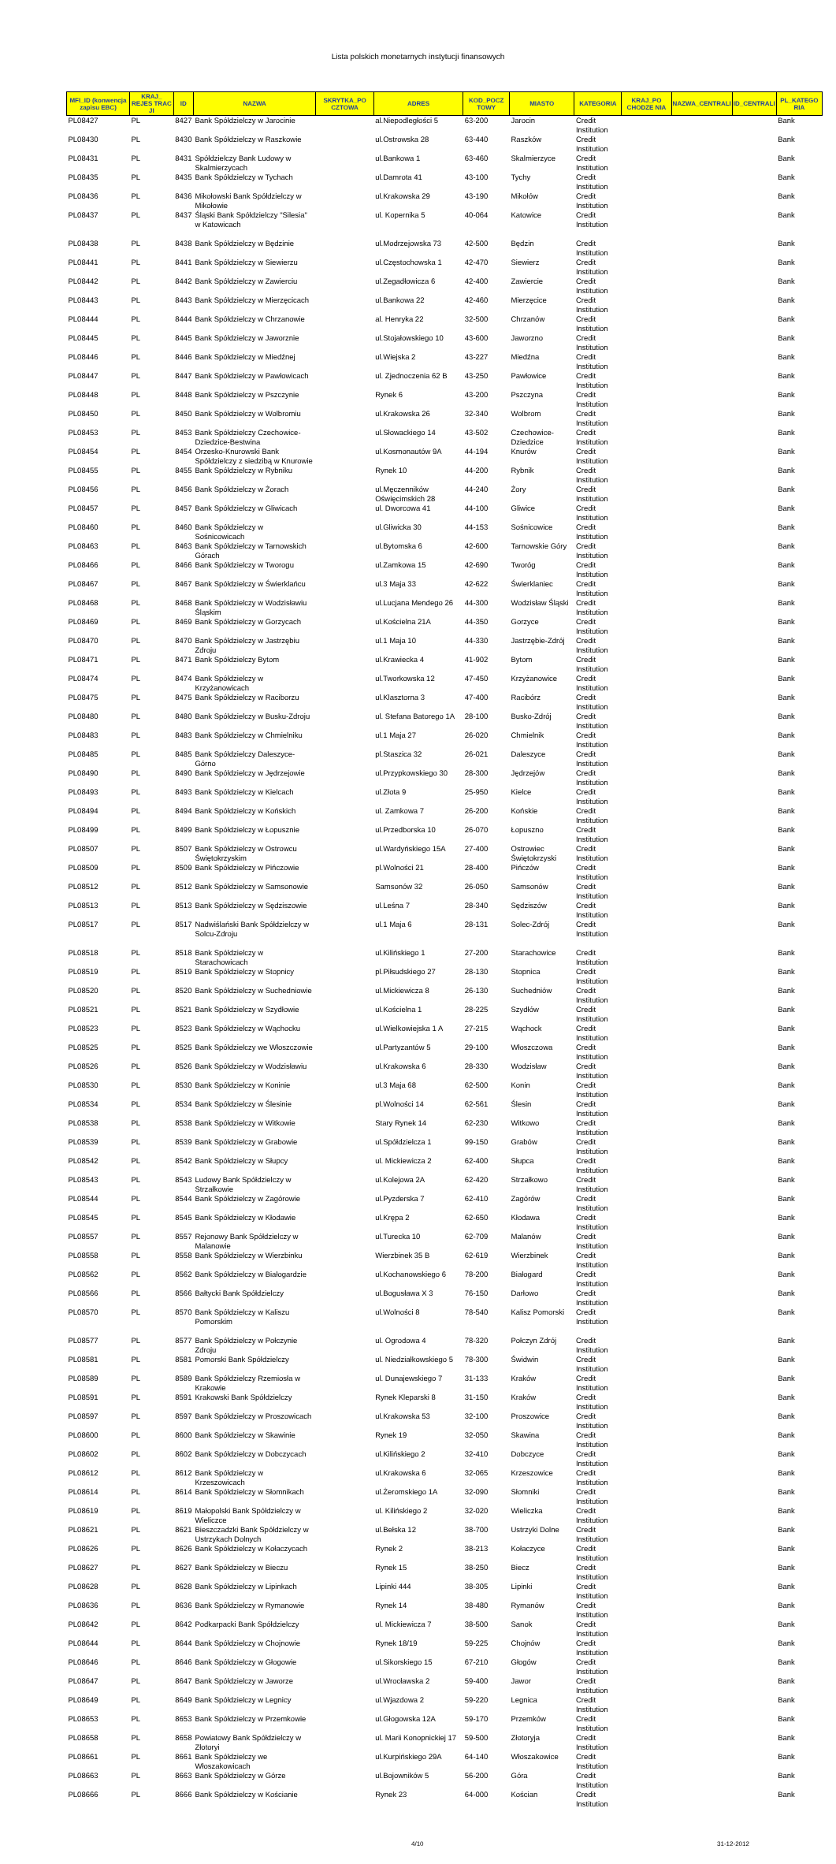Lista polskich monetarnych instytucji finansowych
| MFI_ID (konwencja zapisu EBC) | KRAJ_ REJES TRAC JI | ID | NAZWA | SKRYTKA_PO CZTOWA | ADRES | KOD_POCZ TOWY | MIASTO | KATEGORIA | KRAJ_PO CHODZE NIA | NAZWA_CENTRALI | ID_CENTRALI | PL_KATEGO RIA |
| --- | --- | --- | --- | --- | --- | --- | --- | --- | --- | --- | --- | --- |
| PL08427 | PL | 8427 | Bank Spółdzielczy w Jarocinie | | al.Niepodległości 5 | 63-200 | Jarocin | Credit Institution | | | | Bank |
| PL08430 | PL | 8430 | Bank Spółdzielczy w Raszkowie | | ul.Ostrowska 28 | 63-440 | Raszków | Credit Institution | | | | Bank |
| PL08431 | PL | 8431 | Spółdzielczy Bank Ludowy w Skalmierzycach | | ul.Bankowa 1 | 63-460 | Skalmierzyce | Credit Institution | | | | Bank |
| PL08435 | PL | 8435 | Bank Spółdzielczy w Tychach | | ul.Damrota 41 | 43-100 | Tychy | Credit Institution | | | | Bank |
| PL08436 | PL | 8436 | Mikołowski Bank Spółdzielczy w Mikołowie | | ul.Krakowska 29 | 43-190 | Mikołów | Credit Institution | | | | Bank |
| PL08437 | PL | 8437 | Śląski Bank Spółdzielczy "Silesia" w Katowicach | | ul. Kopernika 5 | 40-064 | Katowice | Credit Institution | | | | Bank |
| PL08438 | PL | 8438 | Bank Spółdzielczy w Będzinie | | ul.Modrzejowska 73 | 42-500 | Będzin | Credit Institution | | | | Bank |
| PL08441 | PL | 8441 | Bank Spółdzielczy w Siewierzu | | ul.Częstochowska 1 | 42-470 | Siewierz | Credit Institution | | | | Bank |
| PL08442 | PL | 8442 | Bank Spółdzielczy w Zawierciu | | ul.Zegadłowicza 6 | 42-400 | Zawiercie | Credit Institution | | | | Bank |
| PL08443 | PL | 8443 | Bank Spółdzielczy w Mierzęcicach | | ul.Bankowa 22 | 42-460 | Mierzęcice | Credit Institution | | | | Bank |
| PL08444 | PL | 8444 | Bank Spółdzielczy w Chrzanowie | | al. Henryka 22 | 32-500 | Chrzanów | Credit Institution | | | | Bank |
| PL08445 | PL | 8445 | Bank Spółdzielczy w Jaworznie | | ul.Stojałowskiego 10 | 43-600 | Jaworzno | Credit Institution | | | | Bank |
| PL08446 | PL | 8446 | Bank Spółdzielczy w Miedźnej | | ul.Wiejska 2 | 43-227 | Miedźna | Credit Institution | | | | Bank |
| PL08447 | PL | 8447 | Bank Spółdzielczy w Pawłowicach | | ul. Zjednoczenia 62 B | 43-250 | Pawłowice | Credit Institution | | | | Bank |
| PL08448 | PL | 8448 | Bank Spółdzielczy w Pszczynie | | Rynek 6 | 43-200 | Pszczyna | Credit Institution | | | | Bank |
| PL08450 | PL | 8450 | Bank Spółdzielczy w Wolbromiu | | ul.Krakowska 26 | 32-340 | Wolbrom | Credit Institution | | | | Bank |
| PL08453 | PL | 8453 | Bank Spółdzielczy Czechowice-Dziedzice-Bestwina | | ul.Słowackiego 14 | 43-502 | Czechowice-Dziedzice | Credit Institution | | | | Bank |
| PL08454 | PL | 8454 | Orzesko-Knurowski Bank Spółdzielczy z siedzibą w Knurowie | | ul.Kosmonautów 9A | 44-194 | Knurów | Credit Institution | | | | Bank |
| PL08455 | PL | 8455 | Bank Spółdzielczy w Rybniku | | Rynek 10 | 44-200 | Rybnik | Credit Institution | | | | Bank |
| PL08456 | PL | 8456 | Bank Spółdzielczy w Żorach | | ul.Męczenników Oświęcimskich 28 | 44-240 | Żory | Credit Institution | | | | Bank |
| PL08457 | PL | 8457 | Bank Spółdzielczy w Gliwicach | | ul. Dworcowa 41 | 44-100 | Gliwice | Credit Institution | | | | Bank |
| PL08460 | PL | 8460 | Bank Spółdzielczy w Sośnicowicach | | ul.Gliwicka 30 | 44-153 | Sośnicowice | Credit Institution | | | | Bank |
| PL08463 | PL | 8463 | Bank Spółdzielczy w Tarnowskich Górach | | ul.Bytomska 6 | 42-600 | Tarnowskie Góry | Credit Institution | | | | Bank |
| PL08466 | PL | 8466 | Bank Spółdzielczy w Tworogu | | ul.Zamkowa 15 | 42-690 | Tworóg | Credit Institution | | | | Bank |
| PL08467 | PL | 8467 | Bank Spółdzielczy w Świerklańcu | | ul.3 Maja 33 | 42-622 | Świerklaniec | Credit Institution | | | | Bank |
| PL08468 | PL | 8468 | Bank Spółdzielczy w Wodzisławiu Śląskim | | ul.Lucjana Mendego 26 | 44-300 | Wodzisław Śląski | Credit Institution | | | | Bank |
| PL08469 | PL | 8469 | Bank Spółdzielczy w Gorzycach | | ul.Kościelna 21A | 44-350 | Gorzyce | Credit Institution | | | | Bank |
| PL08470 | PL | 8470 | Bank Spółdzielczy w Jastrzębiu Zdroju | | ul.1 Maja 10 | 44-330 | Jastrzębie-Zdrój | Credit Institution | | | | Bank |
| PL08471 | PL | 8471 | Bank Spółdzielczy Bytom | | ul.Krawiecka 4 | 41-902 | Bytom | Credit Institution | | | | Bank |
| PL08474 | PL | 8474 | Bank Spółdzielczy w Krzyżanowicach | | ul.Tworkowska 12 | 47-450 | Krzyżanowice | Credit Institution | | | | Bank |
| PL08475 | PL | 8475 | Bank Spółdzielczy w Raciborzu | | ul.Klasztorna 3 | 47-400 | Racibórz | Credit Institution | | | | Bank |
| PL08480 | PL | 8480 | Bank Spółdzielczy w Busku-Zdroju | | ul. Stefana Batorego 1A | 28-100 | Busko-Zdrój | Credit Institution | | | | Bank |
| PL08483 | PL | 8483 | Bank Spółdzielczy w Chmielniku | | ul.1 Maja 27 | 26-020 | Chmielnik | Credit Institution | | | | Bank |
| PL08485 | PL | 8485 | Bank Spółdzielczy Daleszyce-Górno | | pl.Staszica 32 | 26-021 | Daleszyce | Credit Institution | | | | Bank |
| PL08490 | PL | 8490 | Bank Spółdzielczy w Jędrzejowie | | ul.Przypkowskiego 30 | 28-300 | Jędrzejów | Credit Institution | | | | Bank |
| PL08493 | PL | 8493 | Bank Spółdzielczy w Kielcach | | ul.Złota 9 | 25-950 | Kielce | Credit Institution | | | | Bank |
| PL08494 | PL | 8494 | Bank Spółdzielczy w Końskich | | ul. Zamkowa 7 | 26-200 | Końskie | Credit Institution | | | | Bank |
| PL08499 | PL | 8499 | Bank Spółdzielczy w Łopusznie | | ul.Przedborska 10 | 26-070 | Łopuszno | Credit Institution | | | | Bank |
| PL08507 | PL | 8507 | Bank Spółdzielczy w Ostrowcu Świętokrzyskim | | ul.Wardyńskiego 15A | 27-400 | Ostrowiec Świętokrzyski | Credit Institution | | | | Bank |
| PL08509 | PL | 8509 | Bank Spółdzielczy w Pińczowie | | pl.Wolności 21 | 28-400 | Pińczów | Credit Institution | | | | Bank |
| PL08512 | PL | 8512 | Bank Spółdzielczy w Samsonowie | | Samsonów 32 | 26-050 | Samsonów | Credit Institution | | | | Bank |
| PL08513 | PL | 8513 | Bank Spółdzielczy w Sędziszowie | | ul.Leśna 7 | 28-340 | Sędziszów | Credit Institution | | | | Bank |
| PL08517 | PL | 8517 | Nadwiślański Bank Spółdzielczy w Solcu-Zdroju | | ul.1 Maja 6 | 28-131 | Solec-Zdrój | Credit Institution | | | | Bank |
| PL08518 | PL | 8518 | Bank Spółdzielczy w Starachowicach | | ul.Kilińskiego 1 | 27-200 | Starachowice | Credit Institution | | | | Bank |
| PL08519 | PL | 8519 | Bank Spółdzielczy w Stopnicy | | pl.Piłsudskiego 27 | 28-130 | Stopnica | Credit Institution | | | | Bank |
| PL08520 | PL | 8520 | Bank Spółdzielczy w Suchedniowie | | ul.Mickiewicza 8 | 26-130 | Suchedniów | Credit Institution | | | | Bank |
| PL08521 | PL | 8521 | Bank Spółdzielczy w Szydłowie | | ul.Kościelna 1 | 28-225 | Szydłów | Credit Institution | | | | Bank |
| PL08523 | PL | 8523 | Bank Spółdzielczy w Wąchocku | | ul.Wielkowiejska 1 A | 27-215 | Wąchock | Credit Institution | | | | Bank |
| PL08525 | PL | 8525 | Bank Spółdzielczy we Włoszczowie | | ul.Partyzantów 5 | 29-100 | Włoszczowa | Credit Institution | | | | Bank |
| PL08526 | PL | 8526 | Bank Spółdzielczy w Wodzisławiu | | ul.Krakowska 6 | 28-330 | Wodzisław | Credit Institution | | | | Bank |
| PL08530 | PL | 8530 | Bank Spółdzielczy w Koninie | | ul.3 Maja 68 | 62-500 | Konin | Credit Institution | | | | Bank |
| PL08534 | PL | 8534 | Bank Spółdzielczy w Ślesinie | | pl.Wolności 14 | 62-561 | Ślesin | Credit Institution | | | | Bank |
| PL08538 | PL | 8538 | Bank Spółdzielczy w Witkowie | | Stary Rynek 14 | 62-230 | Witkowo | Credit Institution | | | | Bank |
| PL08539 | PL | 8539 | Bank Spółdzielczy w Grabowie | | ul.Spółdzielcza 1 | 99-150 | Grabów | Credit Institution | | | | Bank |
| PL08542 | PL | 8542 | Bank Spółdzielczy w Słupcy | | ul. Mickiewicza 2 | 62-400 | Słupca | Credit Institution | | | | Bank |
| PL08543 | PL | 8543 | Ludowy Bank Spółdzielczy w Strzałkowie | | ul.Kolejowa 2A | 62-420 | Strzałkowo | Credit Institution | | | | Bank |
| PL08544 | PL | 8544 | Bank Spółdzielczy w Zagórowie | | ul.Pyzderska 7 | 62-410 | Zagórów | Credit Institution | | | | Bank |
| PL08545 | PL | 8545 | Bank Spółdzielczy w Kłodawie | | ul.Krępa 2 | 62-650 | Kłodawa | Credit Institution | | | | Bank |
| PL08557 | PL | 8557 | Rejonowy Bank Spółdzielczy w Malanowie | | ul.Turecka 10 | 62-709 | Malanów | Credit Institution | | | | Bank |
| PL08558 | PL | 8558 | Bank Spółdzielczy w Wierzbinku | | Wierzbinek 35 B | 62-619 | Wierzbinek | Credit Institution | | | | Bank |
| PL08562 | PL | 8562 | Bank Spółdzielczy w Białogardzie | | ul.Kochanowskiego 6 | 78-200 | Białogard | Credit Institution | | | | Bank |
| PL08566 | PL | 8566 | Bałtycki Bank Spółdzielczy | | ul.Bogusława X 3 | 76-150 | Darłowo | Credit Institution | | | | Bank |
| PL08570 | PL | 8570 | Bank Spółdzielczy w Kaliszu Pomorskim | | ul.Wolności 8 | 78-540 | Kalisz Pomorski | Credit Institution | | | | Bank |
| PL08577 | PL | 8577 | Bank Spółdzielczy w Połczynie Zdroju | | ul. Ogrodowa 4 | 78-320 | Połczyn Zdrój | Credit Institution | | | | Bank |
| PL08581 | PL | 8581 | Pomorski Bank Spółdzielczy | | ul. Niedziałkowskiego 5 | 78-300 | Świdwin | Credit Institution | | | | Bank |
| PL08589 | PL | 8589 | Bank Spółdzielczy Rzemiosła w Krakowie | | ul. Dunajewskiego 7 | 31-133 | Kraków | Credit Institution | | | | Bank |
| PL08591 | PL | 8591 | Krakowski Bank Spółdzielczy | | Rynek Kleparski 8 | 31-150 | Kraków | Credit Institution | | | | Bank |
| PL08597 | PL | 8597 | Bank Spółdzielczy w Proszowicach | | ul.Krakowska 53 | 32-100 | Proszowice | Credit Institution | | | | Bank |
| PL08600 | PL | 8600 | Bank Spółdzielczy w Skawinie | | Rynek 19 | 32-050 | Skawina | Credit Institution | | | | Bank |
| PL08602 | PL | 8602 | Bank Spółdzielczy w Dobczycach | | ul.Kilińskiego 2 | 32-410 | Dobczyce | Credit Institution | | | | Bank |
| PL08612 | PL | 8612 | Bank Spółdzielczy w Krzeszowicach | | ul.Krakowska 6 | 32-065 | Krzeszowice | Credit Institution | | | | Bank |
| PL08614 | PL | 8614 | Bank Spółdzielczy w Słomnikach | | ul.Żeromskiego 1A | 32-090 | Słomniki | Credit Institution | | | | Bank |
| PL08619 | PL | 8619 | Małopolski Bank Spółdzielczy w Wieliczce | | ul. Kilińskiego 2 | 32-020 | Wieliczka | Credit Institution | | | | Bank |
| PL08621 | PL | 8621 | Bieszczadzki Bank Spółdzielczy w Ustrzykach Dolnych | | ul.Bełska 12 | 38-700 | Ustrzyki Dolne | Credit Institution | | | | Bank |
| PL08626 | PL | 8626 | Bank Spółdzielczy w Kołaczycach | | Rynek 2 | 38-213 | Kołaczyce | Credit Institution | | | | Bank |
| PL08627 | PL | 8627 | Bank Spółdzielczy w Bieczu | | Rynek 15 | 38-250 | Biecz | Credit Institution | | | | Bank |
| PL08628 | PL | 8628 | Bank Spółdzielczy w Lipinkach | | Lipinki 444 | 38-305 | Lipinki | Credit Institution | | | | Bank |
| PL08636 | PL | 8636 | Bank Spółdzielczy w Rymanowie | | Rynek 14 | 38-480 | Rymanów | Credit Institution | | | | Bank |
| PL08642 | PL | 8642 | Podkarpacki Bank Spółdzielczy | | ul. Mickiewicza 7 | 38-500 | Sanok | Credit Institution | | | | Bank |
| PL08644 | PL | 8644 | Bank Spółdzielczy w Chojnowie | | Rynek 18/19 | 59-225 | Chojnów | Credit Institution | | | | Bank |
| PL08646 | PL | 8646 | Bank Spółdzielczy w Głogowie | | ul.Sikorskiego 15 | 67-210 | Głogów | Credit Institution | | | | Bank |
| PL08647 | PL | 8647 | Bank Spółdzielczy w Jaworze | | ul.Wrocławska 2 | 59-400 | Jawor | Credit Institution | | | | Bank |
| PL08649 | PL | 8649 | Bank Spółdzielczy w Legnicy | | ul.Wjazdowa 2 | 59-220 | Legnica | Credit Institution | | | | Bank |
| PL08653 | PL | 8653 | Bank Spółdzielczy w Przemkowie | | ul.Głogowska 12A | 59-170 | Przemków | Credit Institution | | | | Bank |
| PL08658 | PL | 8658 | Powiatowy Bank Spółdzielczy w Złotoryi | | ul. Marii Konopnickiej 17 | 59-500 | Złotoryja | Credit Institution | | | | Bank |
| PL08661 | PL | 8661 | Bank Spółdzielczy we Włoszakowicach | | ul.Kurpińskiego 29A | 64-140 | Włoszakowice | Credit Institution | | | | Bank |
| PL08663 | PL | 8663 | Bank Spółdzielczy w Górze | | ul.Bojowników 5 | 56-200 | Góra | Credit Institution | | | | Bank |
| PL08666 | PL | 8666 | Bank Spółdzielczy w Kościanie | | Rynek 23 | 64-000 | Kościan | Credit Institution | | | | Bank |
4/10 31-12-2012